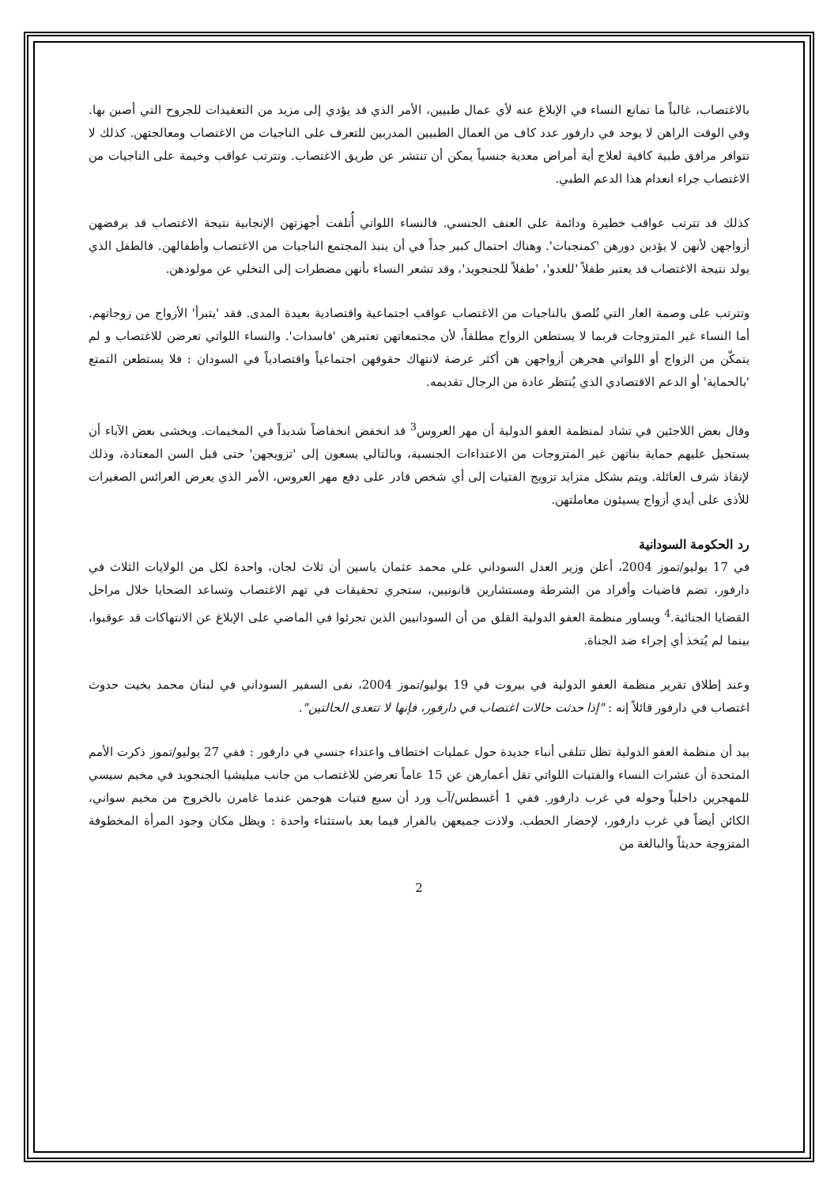بالاغتصاب، غالباً ما تمانع النساء في الإبلاغ عنه لأي عمال طبيين، الأمر الذي قد يؤدي إلى مزيد من التعقيدات للجروح التي أصبن بها. وفي الوقت الراهن لا يوجد في دارفور عدد كاف من العمال الطبيين المدربين للتعرف على الناجيات من الاغتصاب ومعالجتهن. كذلك لا تتوافر مرافق طبية كافية لعلاج أية أمراض معدية جنسياً يمكن أن تنتشر عن طريق الاغتصاب. وتترتب عواقب وخيمة على الناجيات من الاغتصاب جراء انعدام هذا الدعم الطبي.
كذلك قد تترتب عواقب خطيرة ودائمة على العنف الجنسي. فالنساء اللواتي أُتلفت أجهزتهن الإنجابية نتيجة الاغتصاب قد يرفضهن أزواجهن لأنهن لا يؤدين دورهن 'كمنجبات'. وهناك احتمال كبير جداً في أن ينبذ المجتمع الناجيات من الاغتصاب وأطفالهن. فالطفل الذي يولد نتيجة الاغتصاب قد يعتبر طفلاً 'للعدو'، 'طفلاً للجنجويد'، وقد تشعر النساء بأنهن مضطرات إلى التخلي عن مولودهن.
وتترتب على وصمة العار التي تُلصق بالناجيات من الاغتصاب عواقب اجتماعية واقتصادية بعيدة المدى. فقد 'يتبرأ' الأزواج من زوجاتهم. أما النساء غير المتزوجات فربما لا يستطعن الزواج مطلقاً، لأن مجتمعاتهن تعتبرهن 'فاسدات'. والنساء اللواتي تعرضن للاغتصاب و لم يتمكّن من الزواج أو اللواتي هجرهن أزواجهن هن أكثر عرضة لانتهاك حقوقهن اجتماعياً واقتصادياً في السودان : فلا يستطعن التمتع 'بالحماية' أو الدعم الاقتصادي الذي يُنتظر عادة من الرجال تقديمه.
وقال بعض اللاجئين في تشاد لمنظمة العفو الدولية أن مهر العروس<sup>3</sup> قد انخفض انخفاضاً شديداً في المخيمات. ويخشى بعض الآباء أن يستحيل عليهم حماية بناتهن غير المتزوجات من الاعتداءات الجنسية، وبالتالي يسعون إلى 'تزويجهن' حتى قبل السن المعتادة، وذلك لإنقاذ شرف العائلة. ويتم بشكل متزايد تزويج الفتيات إلى أي شخص قادر على دفع مهر العروس، الأمر الذي يعرض العرائس الصغيرات للأذى على أيدي أزواج يسيئون معاملتهن.
رد الحكومة السودانية
في 17 يوليو/تموز 2004، أعلن وزير العدل السوداني علي محمد عثمان ياسين أن ثلاث لجان، واحدة لكل من الولايات الثلاث في دارفور، تضم قاضيات وأفراد من الشرطة ومستشارين قانونيين، ستجري تحقيقات في تهم الاغتصاب وتساعد الضحايا خلال مراحل القضايا الجنائية.<sup>4</sup> ويساور منظمة العفو الدولية القلق من أن السودانيين الذين تجرئوا في الماضي على الإبلاغ عن الانتهاكات قد عوقبوا، بينما لم يُتخذ أي إجراء ضد الجناة.
وعند إطلاق تقرير منظمة العفو الدولية في بيروت في 19 يوليو/تموز 2004، نفى السفير السوداني في لبنان محمد بخيت حدوث اغتصاب في دارفور قائلاً إنه : "إذا حدثت حالات اغتصاب في دارفور، فإنها لا تتعدى الحالتين".
بيد أن منظمة العفو الدولية تظل تتلقى أنباء جديدة حول عمليات اختطاف واعتداء جنسي في دارفور : ففي 27 يوليو/تموز ذكرت الأمم المتحدة أن عشرات النساء والفتيات اللواتي تقل أعمارهن عن 15 عاماً تعرضن للاغتصاب من جانب ميليشيا الجنجويد في مخيم سيسي للمهجرين داخلياً وحوله في غرب دارفور. ففي 1 أغسطس/آب ورد أن سبع فتيات هوجمن عندما غامرن بالخروج من مخيم سواني، الكائن أيضاً في غرب دارفور، لإحضار الحطب. ولاذت جميعهن بالفرار فيما بعد باستثناء واحدة : ويظل مكان وجود المرأة المخطوفة المتزوجة حديثاً والبالغة من
2